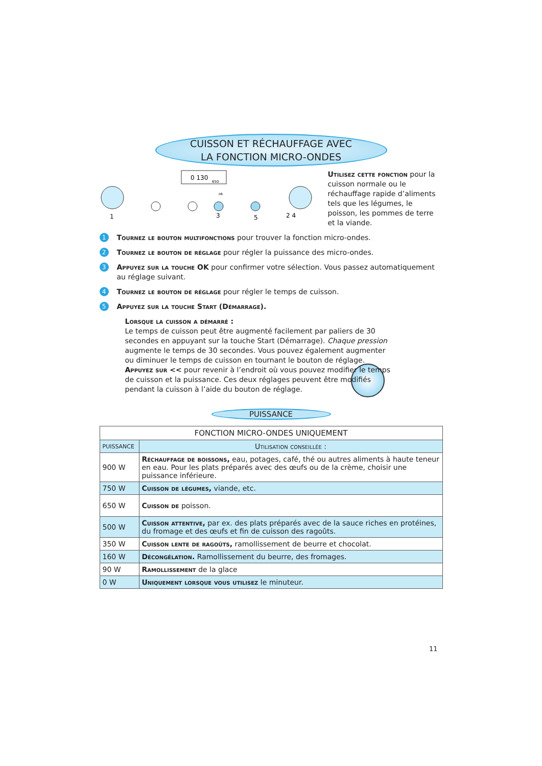CUISSON ET RÉCHAUFFAGE AVEC
LA FONCTION MICRO-ONDES
0 130
650
1
3
5
2 4
ok
Utilisez cette fonction pour la cuisson normale ou le réchauffage rapide d’aliments tels que les légumes, le poisson, les pommes de terre et la viande.
1 Tournez le bouton multifonctions pour trouver la fonction micro-ondes.
2 Tournez le bouton de réglage pour régler la puissance des micro-ondes.
3 Appuyez sur la touche OK pour confirmer votre sélection. Vous passez automatiquement au réglage suivant.
4 Tournez le bouton de réglage pour régler le temps de cuisson.
5 Appuyez sur la touche Start (Démarrage).
Lorsque la cuisson a démarré :
Le temps de cuisson peut être augmenté facilement par paliers de 30 secondes en appuyant sur la touche Start (Démarrage). Chaque pression augmente le temps de 30 secondes. Vous pouvez également augmenter ou diminuer le temps de cuisson en tournant le bouton de réglage.
Appuyez sur << pour revenir à l’endroit où vous pouvez modifier le temps de cuisson et la puissance. Ces deux réglages peuvent être modifiés pendant la cuisson à l’aide du bouton de réglage.
PUISSANCE
| FONCTION MICRO-ONDES UNIQUEMENT | |
| --- | --- |
| PUISSANCE | Utilisation conseillée : |
| 900 W | Réchauffage de boissons, eau, potages, café, thé ou autres aliments à haute teneur en eau. Pour les plats préparés avec des œufs ou de la crème, choisir une puissance inférieure. |
| 750 W | Cuisson de légumes, viande, etc. |
| 650 W | Cuisson de poisson. |
| 500 W | Cuisson attentive, par ex. des plats préparés avec de la sauce riches en protéines, du fromage et des œufs et fin de cuisson des ragoûts. |
| 350 W | Cuisson lente de ragoûts, ramollissement de beurre et chocolat. |
| 160 W | Décongélation. Ramollissement du beurre, des fromages. |
| 90 W | Ramollissement de la glace |
| 0 W | Uniquement lorsque vous utilisez le minuteur. |
11